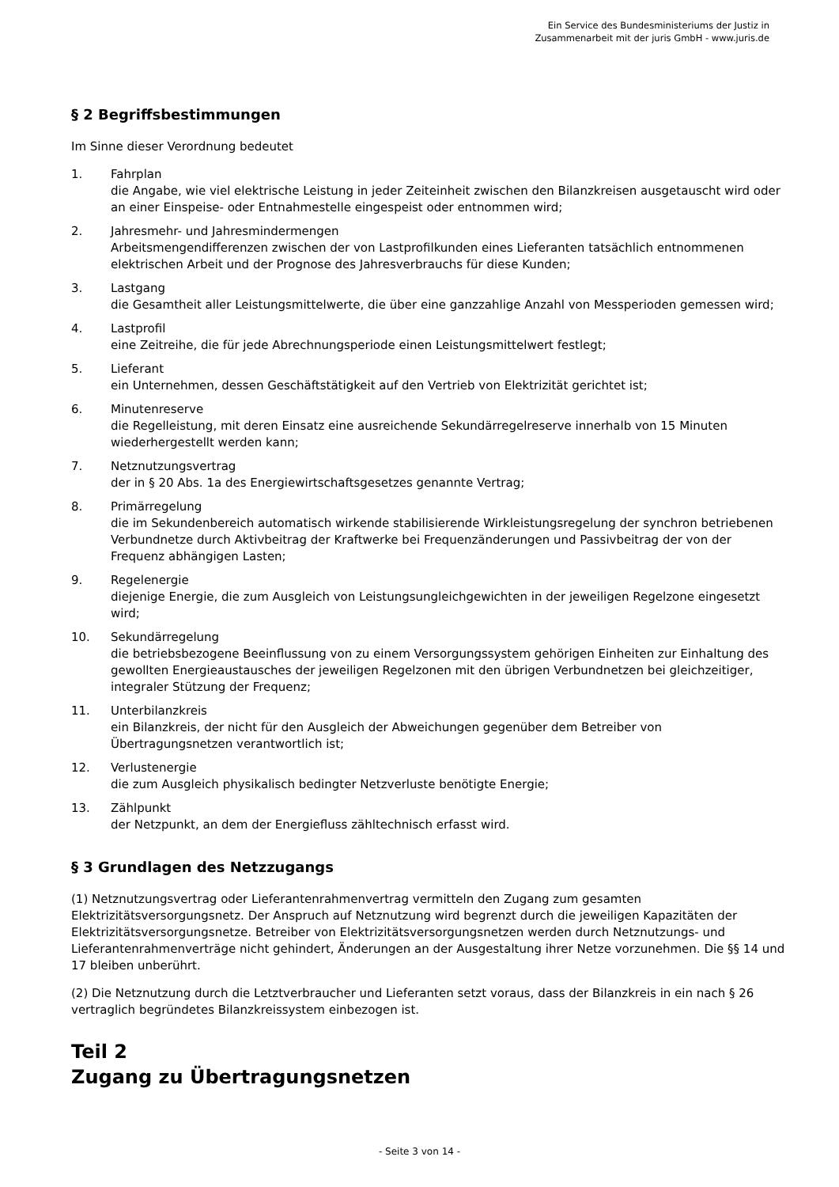Ein Service des Bundesministeriums der Justiz in
Zusammenarbeit mit der juris GmbH - www.juris.de
§ 2 Begriffsbestimmungen
Im Sinne dieser Verordnung bedeutet
1. Fahrplan
die Angabe, wie viel elektrische Leistung in jeder Zeiteinheit zwischen den Bilanzkreisen ausgetauscht wird oder an einer Einspeise- oder Entnahmestelle eingespeist oder entnommen wird;
2. Jahresmehr- und Jahresmindermengen
Arbeitsmengendifferenzen zwischen der von Lastprofilkunden eines Lieferanten tatsächlich entnommenen elektrischen Arbeit und der Prognose des Jahresverbrauchs für diese Kunden;
3. Lastgang
die Gesamtheit aller Leistungsmittelwerte, die über eine ganzzahlige Anzahl von Messperioden gemessen wird;
4. Lastprofil
eine Zeitreihe, die für jede Abrechnungsperiode einen Leistungsmittelwert festlegt;
5. Lieferant
ein Unternehmen, dessen Geschäftstätigkeit auf den Vertrieb von Elektrizität gerichtet ist;
6. Minutenreserve
die Regelleistung, mit deren Einsatz eine ausreichende Sekundärregelreserve innerhalb von 15 Minuten wiederhergestellt werden kann;
7. Netznutzungsvertrag
der in § 20 Abs. 1a des Energiewirtschaftsgesetzes genannte Vertrag;
8. Primärregelung
die im Sekundenbereich automatisch wirkende stabilisierende Wirkleistungsregelung der synchron betriebenen Verbundnetze durch Aktivbeitrag der Kraftwerke bei Frequenzänderungen und Passivbeitrag der von der Frequenz abhängigen Lasten;
9. Regelenergie
diejenige Energie, die zum Ausgleich von Leistungsungleichgewichten in der jeweiligen Regelzone eingesetzt wird;
10. Sekundärregelung
die betriebsbezogene Beeinflussung von zu einem Versorgungssystem gehörigen Einheiten zur Einhaltung des gewollten Energieaustausches der jeweiligen Regelzonen mit den übrigen Verbundnetzen bei gleichzeitiger, integraler Stützung der Frequenz;
11. Unterbilanzkreis
ein Bilanzkreis, der nicht für den Ausgleich der Abweichungen gegenüber dem Betreiber von Übertragungsnetzen verantwortlich ist;
12. Verlustenergie
die zum Ausgleich physikalisch bedingter Netzverluste benötigte Energie;
13. Zählpunkt
der Netzpunkt, an dem der Energiefluss zähltechnisch erfasst wird.
§ 3 Grundlagen des Netzzugangs
(1) Netznutzungsvertrag oder Lieferantenrahmenvertrag vermitteln den Zugang zum gesamten Elektrizitätsversorgungsnetz. Der Anspruch auf Netznutzung wird begrenzt durch die jeweiligen Kapazitäten der Elektrizitätsversorgungsnetze. Betreiber von Elektrizitätsversorgungsnetzen werden durch Netznutzungs- und Lieferantenrahmenverträge nicht gehindert, Änderungen an der Ausgestaltung ihrer Netze vorzunehmen. Die §§ 14 und 17 bleiben unberührt.
(2) Die Netznutzung durch die Letztverbraucher und Lieferanten setzt voraus, dass der Bilanzkreis in ein nach § 26 vertraglich begründetes Bilanzkreissystem einbezogen ist.
Teil 2
Zugang zu Übertragungsnetzen
- Seite 3 von 14 -